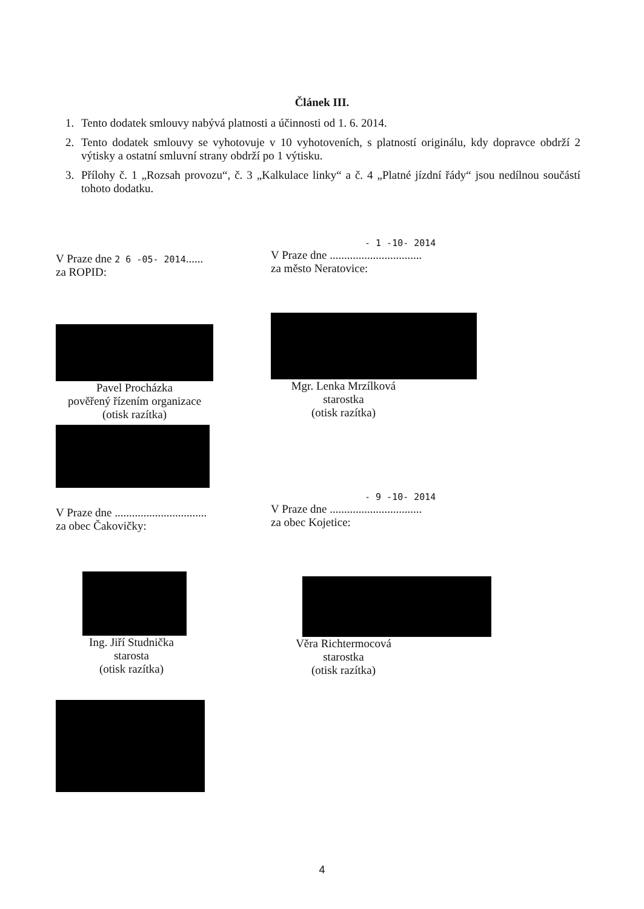Článek III.
1. Tento dodatek smlouvy nabývá platnosti a účinnosti od 1. 6. 2014.
2. Tento dodatek smlouvy se vyhotovuje v 10 vyhotoveních, s platností originálu, kdy dopravce obdrží 2 výtisky a ostatní smluvní strany obdrží po 1 výtisku.
3. Přílohy č. 1 „Rozsah provozu“, č. 3 „Kalkulace linky“ a č. 4 „Platné jízdní řády“ jsou nedílnou součástí tohoto dodatku.
V Praze dne 2 6 -05- 2014......
za ROPID:
Pavel Procházka
pověřený řízením organizace
(otisk razítka)
- 1 -10- 2014
V Praze dne ................................
za město Neratovice:
Mgr. Lenka Mrzílková
starostka
(otisk razítka)
V Praze dne ................................
za obec Čakovičky:
Ing. Jiří Studnička
starosta
(otisk razítka)
- 9 -10- 2014
V Praze dne ................................
za obec Kojetice:
Věra Richtermocová
starostka
(otisk razítka)
4